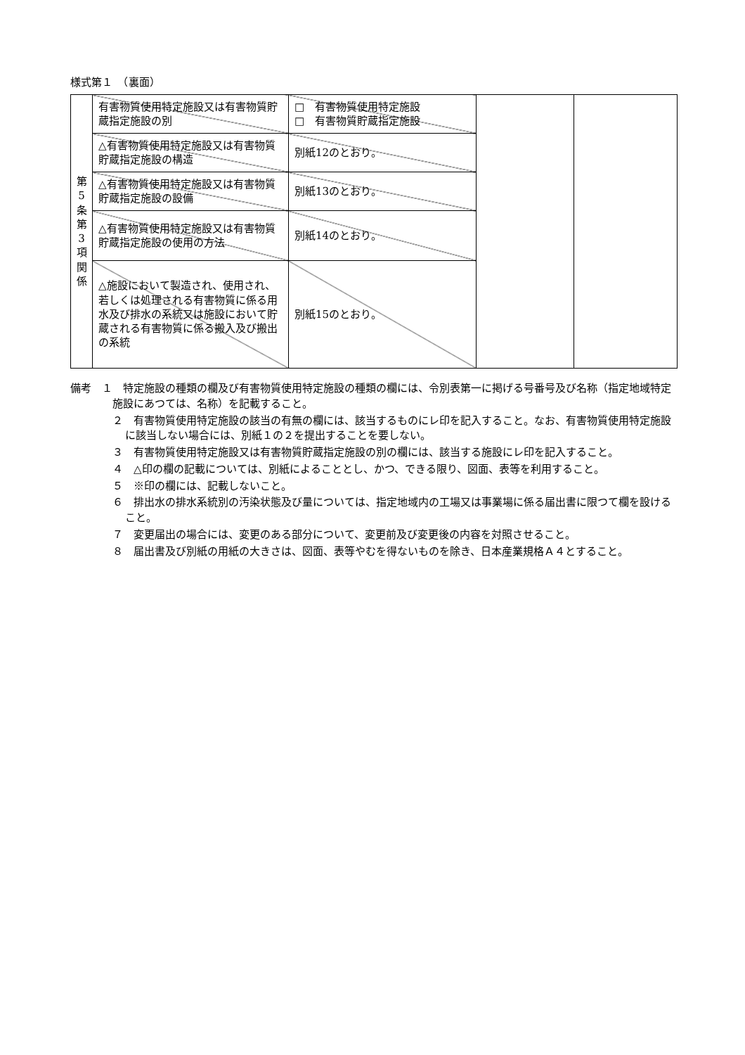様式第１　（裏面）
| 第 5 条 第 3 項 関 係 | 有害物質使用特定施設又は有害物質貯蔵指定施設の別 | □ 有害物質使用特定施設 □ 有害物質貯蔵指定施設 | | |
| | △有害物質使用特定施設又は有害物質貯蔵指定施設の構造 | 別紙12のとおり。 | | |
| | △有害物質使用特定施設又は有害物質貯蔵指定施設の設備 | 別紙13のとおり。 | | |
| | △有害物質使用特定施設又は有害物質貯蔵指定施設の使用の方法 | 別紙14のとおり。 | | |
| | △施設において製造され、使用され、若しくは処理される有害物質に係る用水及び排水の系統又は施設において貯蔵される有害物質に係る搬入及び搬出の系統 | 別紙15のとおり。 | | |
備考　１　特定施設の種類の欄及び有害物質使用特定施設の種類の欄には、令別表第一に掲げる号番号及び名称（指定地域特定施設にあつては、名称）を記載すること。
２　有害物質使用特定施設の該当の有無の欄には、該当するものにレ印を記入すること。なお、有害物質使用特定施設に該当しない場合には、別紙１の２を提出することを要しない。
３　有害物質使用特定施設又は有害物質貯蔵指定施設の別の欄には、該当する施設にレ印を記入すること。
４　△印の欄の記載については、別紙によることとし、かつ、できる限り、図面、表等を利用すること。
５　※印の欄には、記載しないこと。
６　排出水の排水系統別の汚染状態及び量については、指定地域内の工場又は事業場に係る届出書に限つて欄を設けること。
７　変更届出の場合には、変更のある部分について、変更前及び変更後の内容を対照させること。
８　届出書及び別紙の用紙の大きさは、図面、表等やむを得ないものを除き、日本産業規格Ａ４とすること。